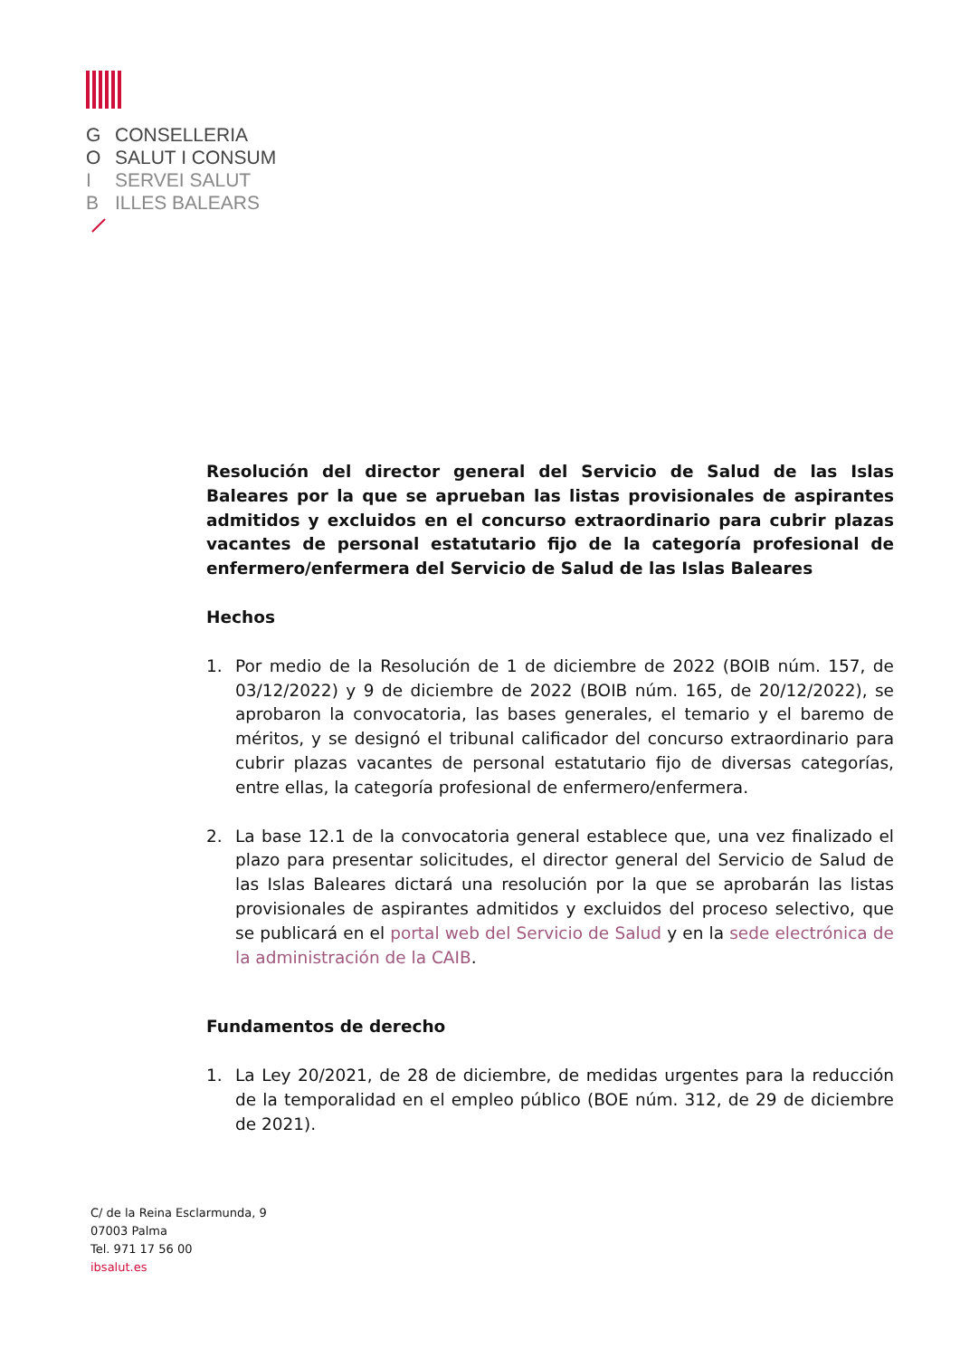G CONSELLERIA
O SALUT I CONSUM
I SERVEI SALUT
B ILLES BALEARS
Resolución del director general del Servicio de Salud de las Islas Baleares por la que se aprueban las listas provisionales de aspirantes admitidos y excluidos en el concurso extraordinario para cubrir plazas vacantes de personal estatutario fijo de la categoría profesional de enfermero/enfermera del Servicio de Salud de las Islas Baleares
Hechos
1. Por medio de la Resolución de 1 de diciembre de 2022 (BOIB núm. 157, de 03/12/2022) y 9 de diciembre de 2022 (BOIB núm. 165, de 20/12/2022), se aprobaron la convocatoria, las bases generales, el temario y el baremo de méritos, y se designó el tribunal calificador del concurso extraordinario para cubrir plazas vacantes de personal estatutario fijo de diversas categorías, entre ellas, la categoría profesional de enfermero/enfermera.
2. La base 12.1 de la convocatoria general establece que, una vez finalizado el plazo para presentar solicitudes, el director general del Servicio de Salud de las Islas Baleares dictará una resolución por la que se aprobarán las listas provisionales de aspirantes admitidos y excluidos del proceso selectivo, que se publicará en el portal web del Servicio de Salud y en la sede electrónica de la administración de la CAIB.
Fundamentos de derecho
1. La Ley 20/2021, de 28 de diciembre, de medidas urgentes para la reducción de la temporalidad en el empleo público (BOE núm. 312, de 29 de diciembre de 2021).
C/ de la Reina Esclarmunda, 9
07003 Palma
Tel. 971 17 56 00
ibsalut.es